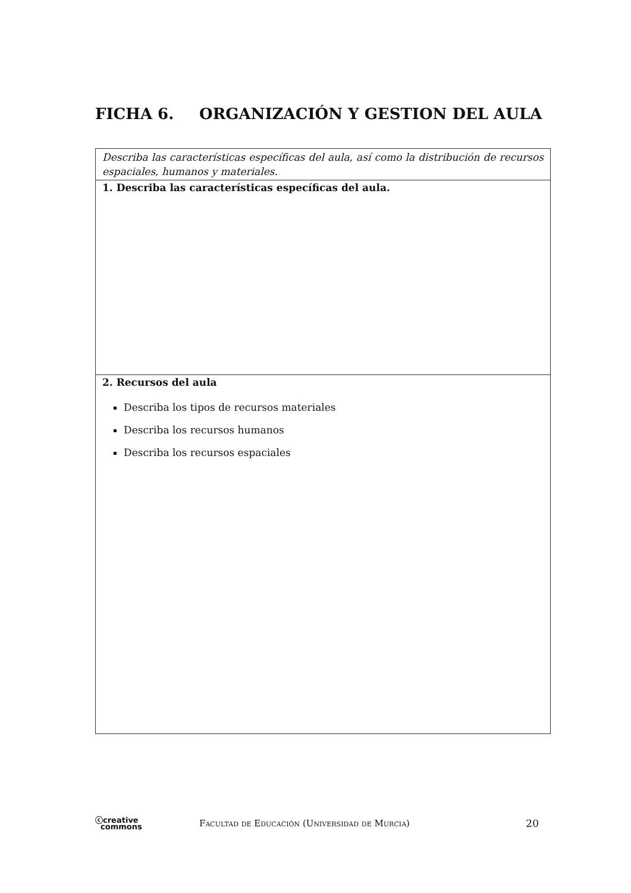FICHA 6. ORGANIZACIÓN Y GESTION DEL AULA
| Describa las características específicas del aula, así como la distribución de recursos espaciales, humanos y materiales. |
| 1. Describa las características específicas del aula. |
| 2. Recursos del aula Describa los tipos de recursos materiales Describa los recursos humanos Describa los recursos espaciales |
ⓒcreative
commons
Facultad de Educación (Universidad de Murcia)
20